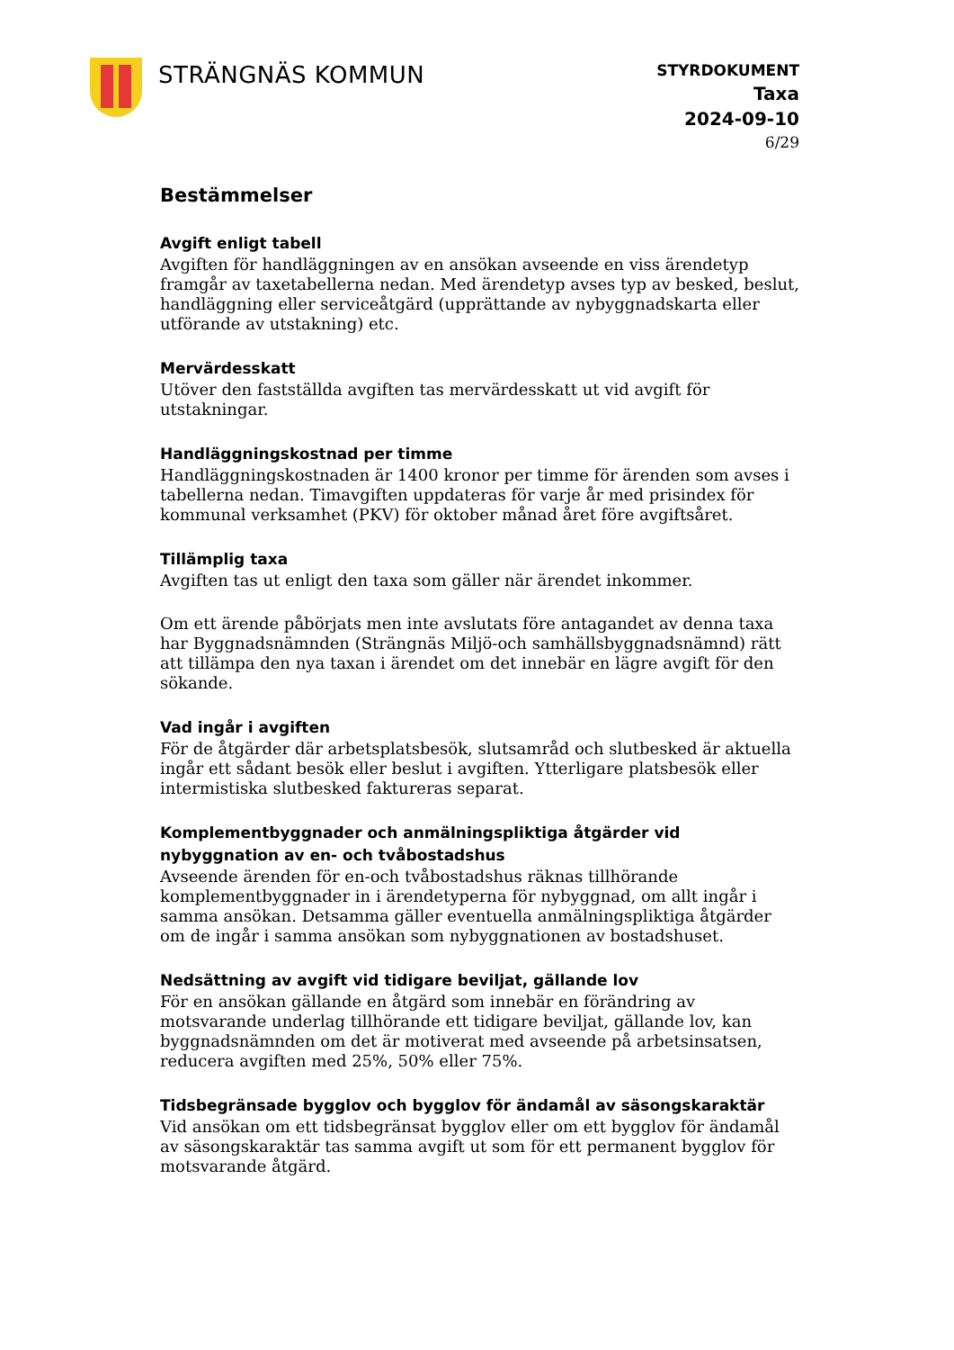STRÄNGNÄS KOMMUN
STYRDOKUMENT
Taxa
2024-09-10
6/29
Bestämmelser
Avgift enligt tabell
Avgiften för handläggningen av en ansökan avseende en viss ärendetyp framgår av taxetabellerna nedan. Med ärendetyp avses typ av besked, beslut, handläggning eller serviceåtgärd (upprättande av nybyggnadskarta eller utförande av utstakning) etc.
Mervärdesskatt
Utöver den fastställda avgiften tas mervärdesskatt ut vid avgift för utstakningar.
Handläggningskostnad per timme
Handläggningskostnaden är 1400 kronor per timme för ärenden som avses i tabellerna nedan. Timavgiften uppdateras för varje år med prisindex för kommunal verksamhet (PKV) för oktober månad året före avgiftsåret.
Tillämplig taxa
Avgiften tas ut enligt den taxa som gäller när ärendet inkommer.
Om ett ärende påbörjats men inte avslutats före antagandet av denna taxa har Byggnadsnämnden (Strängnäs Miljö-och samhällsbyggnadsnämnd) rätt att tillämpa den nya taxan i ärendet om det innebär en lägre avgift för den sökande.
Vad ingår i avgiften
För de åtgärder där arbetsplatsbesök, slutsamråd och slutbesked är aktuella ingår ett sådant besök eller beslut i avgiften. Ytterligare platsbesök eller intermistiska slutbesked faktureras separat.
Komplementbyggnader och anmälningspliktiga åtgärder vid nybyggnation av en- och tvåbostadshus
Avseende ärenden för en-och tvåbostadshus räknas tillhörande komplementbyggnader in i ärendetyperna för nybyggnad, om allt ingår i samma ansökan. Detsamma gäller eventuella anmälningspliktiga åtgärder om de ingår i samma ansökan som nybyggnationen av bostadshuset.
Nedsättning av avgift vid tidigare beviljat, gällande lov
För en ansökan gällande en åtgärd som innebär en förändring av motsvarande underlag tillhörande ett tidigare beviljat, gällande lov, kan byggnadsnämnden om det är motiverat med avseende på arbetsinsatsen, reducera avgiften med 25%, 50% eller 75%.
Tidsbegränsade bygglov och bygglov för ändamål av säsongskaraktär
Vid ansökan om ett tidsbegränsat bygglov eller om ett bygglov för ändamål av säsongskaraktär tas samma avgift ut som för ett permanent bygglov för motsvarande åtgärd.